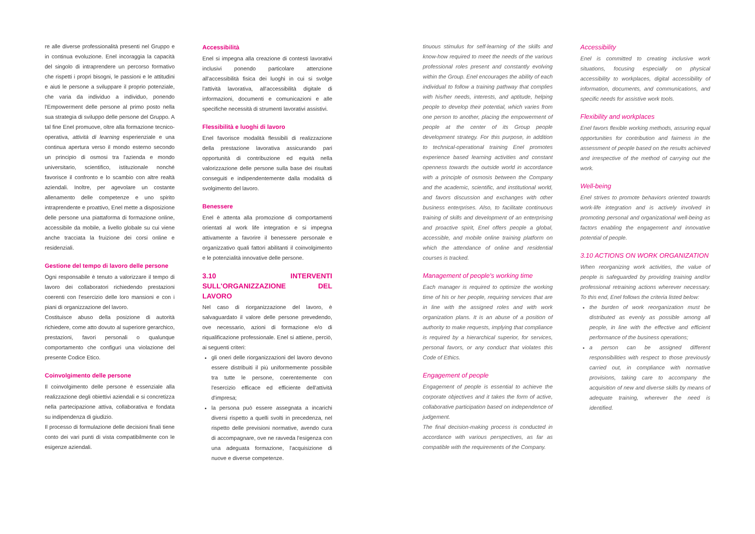re alle diverse professionalità presenti nel Gruppo e in continua evoluzione. Enel incoraggia la capacità del singolo di intraprendere un percorso formativo che rispetti i propri bisogni, le passioni e le attitudini e aiuti le persone a sviluppare il proprio potenziale, che varia da individuo a individuo, ponendo l'Empowerment delle persone al primo posto nella sua strategia di sviluppo delle persone del Gruppo. A tal fine Enel promuove, oltre alla formazione tecnico-operativa, attività di learning esperienziale e una continua apertura verso il mondo esterno secondo un principio di osmosi tra l'azienda e mondo universitario, scientifico, istituzionale nonché favorisce il confronto e lo scambio con altre realtà aziendali. Inoltre, per agevolare un costante allenamento delle competenze e uno spirito intraprendente e proattivo, Enel mette a disposizione delle persone una piattaforma di formazione online, accessibile da mobile, a livello globale su cui viene anche tracciata la fruizione dei corsi online e residenziali.
Gestione del tempo di lavoro delle persone
Ogni responsabile è tenuto a valorizzare il tempo di lavoro dei collaboratori richiedendo prestazioni coerenti con l'esercizio delle loro mansioni e con i piani di organizzazione del lavoro.
Costituisce abuso della posizione di autorità richiedere, come atto dovuto al superiore gerarchico, prestazioni, favori personali o qualunque comportamento che configuri una violazione del presente Codice Etico.
Coinvolgimento delle persone
Il coinvolgimento delle persone è essenziale alla realizzazione degli obiettivi aziendali e si concretizza nella partecipazione attiva, collaborativa e fondata su indipendenza di giudizio.
Il processo di formulazione delle decisioni finali tiene conto dei vari punti di vista compatibilmente con le esigenze aziendali.
Accessibilità
Enel si impegna alla creazione di contesti lavorativi inclusivi ponendo particolare attenzione all'accessibilità fisica dei luoghi in cui si svolge l'attività lavorativa, all'accessibilità digitale di informazioni, documenti e comunicazioni e alle specifiche necessità di strumenti lavorativi assistivi.
Flessibilità e luoghi di lavoro
Enel favorisce modalità flessibili di realizzazione della prestazione lavorativa assicurando pari opportunità di contribuzione ed equità nella valorizzazione delle persone sulla base dei risultati conseguiti e indipendentemente dalla modalità di svolgimento del lavoro.
Benessere
Enel è attenta alla promozione di comportamenti orientati al work life integration e si impegna attivamente a favorire il benessere personale e organizzativo quali fattori abilitanti il coinvolgimento e le potenzialità innovative delle persone.
3.10 INTERVENTI SULL'ORGANIZZAZIONE DEL LAVORO
Nel caso di riorganizzazione del lavoro, è salvaguardato il valore delle persone prevedendo, ove necessario, azioni di formazione e/o di riqualificazione professionale. Enel si attiene, perciò, ai seguenti criteri:
gli oneri delle riorganizzazioni del lavoro devono essere distribuiti il più uniformemente possibile tra tutte le persone, coerentemente con l'esercizio efficace ed efficiente dell'attività d'impresa;
la persona può essere assegnata a incarichi diversi rispetto a quelli svolti in precedenza, nel rispetto delle previsioni normative, avendo cura di accompagnare, ove ne ravveda l'esigenza con una adeguata formazione, l'acquisizione di nuove e diverse competenze.
tinuous stimulus for self-learning of the skills and know-how required to meet the needs of the various professional roles present and constantly evolving within the Group. Enel encourages the ability of each individual to follow a training pathway that complies with his/her needs, interests, and aptitude, helping people to develop their potential, which varies from one person to another, placing the empowerment of people at the center of its Group people development strategy. For this purpose, in addition to technical-operational training Enel promotes experience based learning activities and constant openness towards the outside world in accordance with a principle of osmosis between the Company and the academic, scientific, and institutional world, and favors discussion and exchanges with other business enterprises. Also, to facilitate continuous training of skills and development of an enterprising and proactive spirit, Enel offers people a global, accessible, and mobile online training platform on which the attendance of online and residential courses is tracked.
Management of people's working time
Each manager is required to optimize the working time of his or her people, requiring services that are in line with the assigned roles and with work organization plans. It is an abuse of a position of authority to make requests, implying that compliance is required by a hierarchical superior, for services, personal favors, or any conduct that violates this Code of Ethics.
Engagement of people
Engagement of people is essential to achieve the corporate objectives and it takes the form of active, collaborative participation based on independence of judgement.
The final decision-making process is conducted in accordance with various perspectives, as far as compatible with the requirements of the Company.
Accessibility
Enel is committed to creating inclusive work situations, focusing especially on physical accessibility to workplaces, digital accessibility of information, documents, and communications, and specific needs for assistive work tools.
Flexibility and workplaces
Enel favors flexible working methods, assuring equal opportunities for contribution and fairness in the assessment of people based on the results achieved and irrespective of the method of carrying out the work.
Well-being
Enel strives to promote behaviors oriented towards work-life integration and is actively involved in promoting personal and organizational well-being as factors enabling the engagement and innovative potential of people.
3.10 ACTIONS ON WORK ORGANIZATION
When reorganizing work activities, the value of people is safeguarded by providing training and/or professional retraining actions wherever necessary. To this end, Enel follows the criteria listed below:
the burden of work reorganization must be distributed as evenly as possible among all people, in line with the effective and efficient performance of the business operations;
a person can be assigned different responsibilities with respect to those previously carried out, in compliance with normative provisions, taking care to accompany the acquisition of new and diverse skills by means of adequate training, wherever the need is identified.